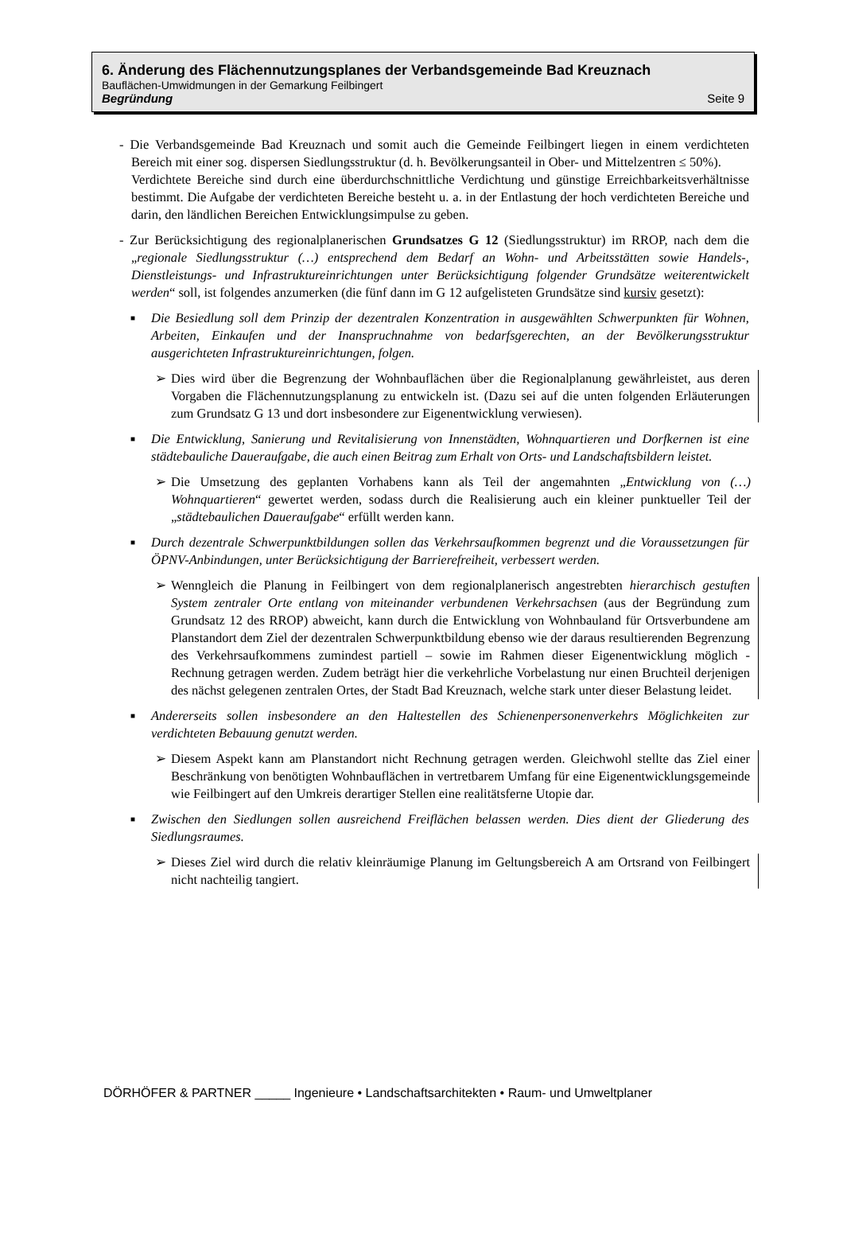6. Änderung des Flächennutzungsplanes der Verbandsgemeinde Bad Kreuznach
Bauflächen-Umwidmungen in der Gemarkung Feilbingert
Begründung Seite 9
- Die Verbandsgemeinde Bad Kreuznach und somit auch die Gemeinde Feilbingert liegen in einem verdichteten Bereich mit einer sog. dispersen Siedlungsstruktur (d. h. Bevölkerungsanteil in Ober- und Mittelzentren ≤ 50%).
Verdichtete Bereiche sind durch eine überdurchschnittliche Verdichtung und günstige Erreichbarkeitsverhältnisse bestimmt. Die Aufgabe der verdichteten Bereiche besteht u. a. in der Entlastung der hoch verdichteten Bereiche und darin, den ländlichen Bereichen Entwicklungsimpulse zu geben.
- Zur Berücksichtigung des regionalplanerischen Grundsatzes G 12 (Siedlungsstruktur) im RROP, nach dem die „regionale Siedlungsstruktur (…) entsprechend dem Bedarf an Wohn- und Arbeitsstätten sowie Handels-, Dienstleistungs- und Infrastruktureinrichtungen unter Berücksichtigung folgender Grundsätze weiterentwickelt werden“ soll, ist folgendes anzumerken (die fünf dann im G 12 aufgelisteten Grundsätze sind kursiv gesetzt):
■ Die Besiedlung soll dem Prinzip der dezentralen Konzentration in ausgewählten Schwerpunkten für Wohnen, Arbeiten, Einkaufen und der Inanspruchnahme von bedarfsgerechten, an der Bevölkerungsstruktur ausgerichteten Infrastruktureinrichtungen, folgen.
➢ Dies wird über die Begrenzung der Wohnbauflächen über die Regionalplanung gewährleistet, aus deren Vorgaben die Flächennutzungsplanung zu entwickeln ist. (Dazu sei auf die unten folgenden Erläuterungen zum Grundsatz G 13 und dort insbesondere zur Eigenentwicklung verwiesen).
■ Die Entwicklung, Sanierung und Revitalisierung von Innenstädten, Wohnquartieren und Dorfkernen ist eine städtebauliche Daueraufgabe, die auch einen Beitrag zum Erhalt von Orts- und Landschaftsbildern leistet.
➢ Die Umsetzung des geplanten Vorhabens kann als Teil der angemahnten „Entwicklung von (…) Wohnquartieren“ gewertet werden, sodass durch die Realisierung auch ein kleiner punktueller Teil der „städtebaulichen Daueraufgabe“ erfüllt werden kann.
■ Durch dezentrale Schwerpunktbildungen sollen das Verkehrsaufkommen begrenzt und die Voraussetzungen für ÖPNV-Anbindungen, unter Berücksichtigung der Barrierefreiheit, verbessert werden.
➢ Wenngleich die Planung in Feilbingert von dem regionalplanerisch angestrebten hierarchisch gestuften System zentraler Orte entlang von miteinander verbundenen Verkehrsachsen (aus der Begründung zum Grundsatz 12 des RROP) abweicht, kann durch die Entwicklung von Wohnbauland für Ortsverbundene am Planstandort dem Ziel der dezentralen Schwerpunktbildung ebenso wie der daraus resultierenden Begrenzung des Verkehrsaufkommens zumindest partiell – sowie im Rahmen dieser Eigenentwicklung möglich - Rechnung getragen werden. Zudem beträgt hier die verkehrliche Vorbelastung nur einen Bruchteil derjenigen des nächst gelegenen zentralen Ortes, der Stadt Bad Kreuznach, welche stark unter dieser Belastung leidet.
■ Andererseits sollen insbesondere an den Haltestellen des Schienenpersonenverkehrs Möglichkeiten zur verdichteten Bebauung genutzt werden.
➢ Diesem Aspekt kann am Planstandort nicht Rechnung getragen werden. Gleichwohl stellte das Ziel einer Beschränkung von benötigten Wohnbauflächen in vertretbarem Umfang für eine Eigenentwicklungsgemeinde wie Feilbingert auf den Umkreis derartiger Stellen eine realitätsferne Utopie dar.
■ Zwischen den Siedlungen sollen ausreichend Freiflächen belassen werden. Dies dient der Gliederung des Siedlungsraumes.
➢ Dieses Ziel wird durch die relativ kleinräumige Planung im Geltungsbereich A am Ortsrand von Feilbingert nicht nachteilig tangiert.
DÖRHÖFER & PARTNER _____ Ingenieure • Landschaftsarchitekten • Raum- und Umweltplaner